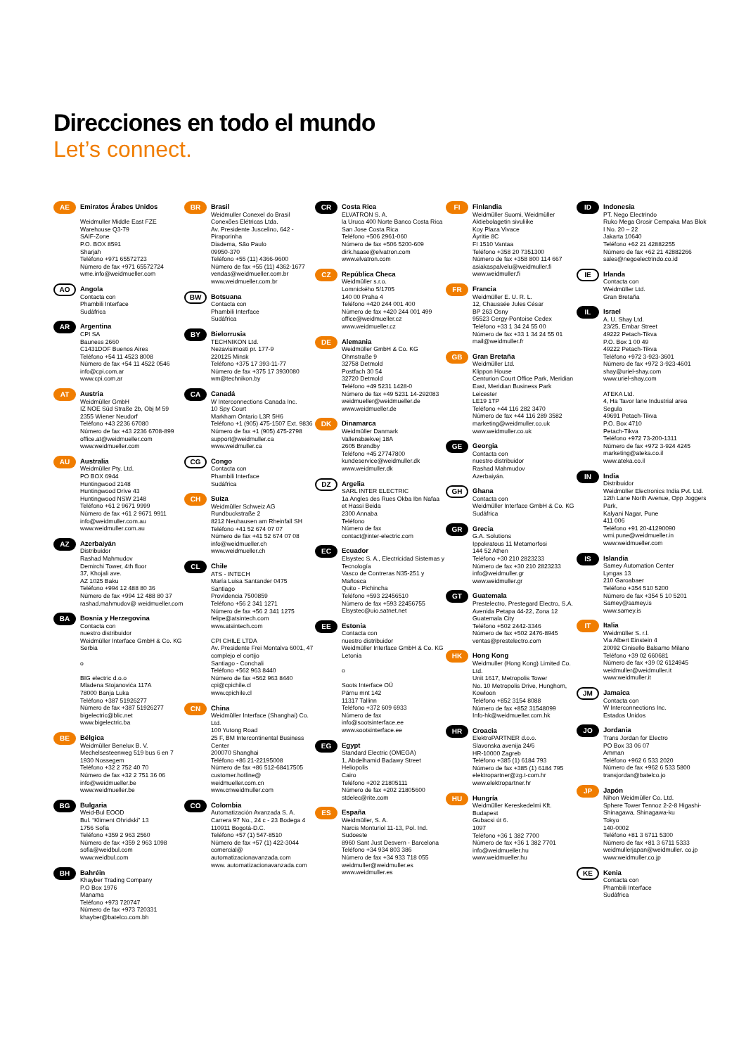Direcciones en todo el mundo
Let’s connect.
AE
Emiratos Árabes Unidos
Weidmuller Middle East FZE
Warehouse Q3-79
SAIF-Zone
P.O. BOX 8591
Sharjah
Teléfono +971 65572723
Número de fax +971 65572724
wme.info@weidmueller.com
AO
Angola
Contacta con
Phambili Interface
Sudáfrica
AR
Argentina
CPI SA
Bauness 2660
C1431DOF Buenos Aires
Teléfono +54 11 4523 8008
Número de fax +54 11 4522 0546
info@cpi.com.ar
www.cpi.com.ar
AT
Austria
Weidmüller GmbH
IZ NOE Süd Straße 2b, Obj M 59
2355 Wiener Neudorf
Teléfono +43 2236 67080
Número de fax +43 2236 6708-899
office.at@weidmueller.com
www.weidmueller.com
AU
Australia
Weidmüller Pty. Ltd.
PO BOX 6944
Huntingwood 2148
Huntingwood Drive 43
Huntingwood NSW 2148
Teléfono +61 2 9671 9999
Número de fax +61 2 9671 9911
info@weidmuller.com.au
www.weidmuller.com.au
AZ
Azerbaiyán
Distribuidor
Rashad Mahmudov
Demirchi Tower, 4th floor
37, Khojali ave.
AZ 1025 Baku
Teléfono +994 12 488 80 36
Número de fax +994 12 488 80 37
rashad.mahmudov@ weidmueller.com
BA
Bosnia y Herzegovina
Contacta con
nuestro distribuidor
Weidmüller Interface GmbH & Co. KG
Serbia
o
BIG electric d.o.o
Mladena Stojanovića 117A
78000 Banja Luka
Teléfono +387 51926277
Número de fax +387 51926277
bigelectric@blic.net
www.bigelectric.ba
BE
Bélgica
Weidmüller Benelux B. V.
Mechelsesteenweg 519 bus 6 en 7
1930 Nossegem
Teléfono +32 2 752 40 70
Número de fax +32 2 751 36 06
info@weidmueller.be
www.weidmueller.be
BG
Bulgaria
Weid-Bul EOOD
Bul. “Kliment Ohridski” 13
1756 Sofia
Teléfono +359 2 963 2560
Número de fax +359 2 963 1098
sofia@weidbul.com
www.weidbul.com
BH
Bahréin
Khayber Trading Company
P.O Box 1976
Manama
Teléfono +973 720747
Número de fax +973 720331
khayber@batelco.com.bh
BR
Brasil
Weidmuller Conexel do Brasil Conexões Elétricas Ltda.
Av. Presidente Juscelino, 642 - Piraporinha
Diadema, São Paulo
09950-370
Teléfono +55 (11) 4366-9600
Número de fax +55 (11) 4362-1677
vendas@weidmueller.com.br
www.weidmueller.com.br
BW
Botsuana
Contacta con
Phambili Interface
Sudáfrica
BY
Bielorrusia
TECHNIKON Ltd.
Nezavisimosti pr. 177-9
220125 Minsk
Teléfono +375 17 393-11-77
Número de fax +375 17 3930080
wm@technikon.by
CA
Canadá
W Interconnections Canada Inc.
10 Spy Court
Markham Ontario L3R 5H6
Teléfono +1 (905) 475-1507 Ext. 9836
Número de fax +1 (905) 475-2798
support@weidmuller.ca
www.weidmuller.ca
CG
Congo
Contacta con
Phambili Interface
Sudáfrica
CH
Suiza
Weidmüller Schweiz AG
Rundbuckstraße 2
8212 Neuhausen am Rheinfall SH
Teléfono +41 52 674 07 07
Número de fax +41 52 674 07 08
info@weidmueller.ch
www.weidmueller.ch
CL
Chile
ATS - INTECH
María Luisa Santander 0475
Santiago
Providencia 7500859
Teléfono +56 2 341 1271
Número de fax +56 2 341 1275
felipe@atsintech.com
www.atsintech.com
CPI CHILE LTDA
Av. Presidente Frei Montalva 6001, 47 complejo el cortijo
Santiago - Conchali
Teléfono +562 963 8440
Número de fax +562 963 8440
cpi@cpichile.cl
www.cpichile.cl
CN
China
Weidmüller Interface (Shanghai) Co. Ltd.
100 Yutong Road
25 F, BM Intercontinental Business Center
200070 Shanghai
Teléfono +86 21-22195008
Número de fax +86 512-68417505
customer.hotline@ weidmueller.com.cn
www.cnweidmuller.com
CO
Colombia
Automatización Avanzada S. A.
Carrera 97 No., 24 c - 23 Bodega 4
110911 Bogotá-D.C.
Teléfono +57 (1) 547-8510
Número de fax +57 (1) 422-3044
comercial@ automatizacionavanzada.com
www. automatizacionavanzada.com
CR
Costa Rica
ELVATRON S. A.
la Uruca 400 Norte Banco Costa Rica
San Jose Costa Rica
Teléfono +506 2961-060
Número de fax +506 5200-609
dirk.haase@elvatron.com
www.elvatron.com
CZ
República Checa
Weidmüller s.r.o.
Lomnického 5/1705
140 00 Praha 4
Teléfono +420 244 001 400
Número de fax +420 244 001 499
office@weidmueller.cz
www.weidmueller.cz
DE
Alemania
Weidmüller GmbH & Co. KG
Ohmstraße 9
32758 Detmold
Postfach 30 54
32720 Detmold
Teléfono +49 5231 1428-0
Número de fax +49 5231 14-292083
weidmueller@weidmueller.de
www.weidmueller.de
DK
Dinamarca
Weidmüller Danmark
Vallensbækvej 18A
2605 Brøndby
Teléfono +45 27747800
kundeservice@weidmuller.dk
www.weidmuller.dk
DZ
Argelia
SARL INTER ELECTRIC
1a Angles des Rues Okba Ibn Nafaa et Hassi Beida
2300 Annaba
Teléfono
Número de fax
contact@inter-electric.com
EC
Ecuador
Elsystec S. A., Electricidad Sistemas y Tecnología
Vasco de Contreras N35-251 y Mañosca
Quito - Pichincha
Teléfono +593 22456510
Número de fax +593 22456755
Elsystec@uio.satnet.net
EE
Estonia
Contacta con
nuestro distribuidor
Weidmüller Interface GmbH & Co. KG
Letonia
o
Soots Interface OÜ
Pärnu mnt 142
11317 Tallinn
Teléfono +372 609 6933
Número de fax
info@sootsinterface.ee
www.sootsinterface.ee
EG
Egypt
Standard Electric (OMEGA)
1, Abdelhamid Badawy Street Heliopolis
Cairo
Teléfono +202 21805111
Número de fax +202 21805600
stdelec@rite.com
ES
España
Weidmüller, S. A.
Narcis Monturiol 11-13, Pol. Ind. Sudoeste
8960 Sant Just Desvern - Barcelona
Teléfono +34 934 803 386
Número de fax +34 933 718 055
weidmuller@weidmuller.es
www.weidmuller.es
FI
Finlandia
Weidmüller Suomi, Weidmüller Aktiebolagetin sivuliike
Koy Plaza Vivace
Äyritie 8C
FI 1510 Vantaa
Teléfono +358 20 7351300
Número de fax +358 800 114 667
asiakaspalvelu@weidmuller.fi
www.weidmuller.fi
FR
Francia
Weidmüller E. U. R. L.
12, Chaussée Jules César
BP 263 Osny
95523 Cergy-Pontoise Cedex
Teléfono +33 1 34 24 55 00
Número de fax +33 1 34 24 55 01
mail@weidmuller.fr
GB
Gran Bretaña
Weidmüller Ltd.
Klippon House
Centurion Court Office Park, Meridian East, Meridian Business Park
Leicester
LE19 1TP
Teléfono +44 116 282 3470
Número de fax +44 116 289 3582
marketing@weidmuller.co.uk
www.weidmuller.co.uk
GE
Georgia
Contacta con
nuestro distribuidor
Rashad Mahmudov
Azerbaiyán.
GH
Ghana
Contacta con
Weidmüller Interface GmbH & Co. KG
Sudáfrica
GR
Grecia
G.A. Solutions
Ippokratous 11 Metamorfosi
144 52 Athen
Teléfono +30 210 2823233
Número de fax +30 210 2823233
info@weidmuller.gr
www.weidmuller.gr
GT
Guatemala
Prestelectro, Prestegard Electro, S.A.
Avenida Petapa 44-22, Zona 12
Guatemala City
Teléfono +502 2442-3346
Número de fax +502 2476-8945
ventas@prestelectro.com
HK
Hong Kong
Weidmuller (Hong Kong) Limited Co. Ltd.
Unit 1617, Metropolis Tower
No. 10 Metropolis Drive, Hunghom, Kowloon
Teléfono +852 3154 8088
Número de fax +852 31548099
Info-hk@weidmueller.com.hk
HR
Croacia
ElektroPARTNER d.o.o.
Slavonska avenija 24/6
HR-10000 Zagreb
Teléfono +385 (1) 6184 793
Número de fax +385 (1) 6184 795
elektropartner@zg.t-com.hr
www.elektropartner.hr
HU
Hungría
Weidmüller Kereskedelmi Kft.
Budapest
Gubacsi út 6.
1097
Teléfono +36 1 382 7700
Número de fax +36 1 382 7701
info@weidmueller.hu
www.weidmueller.hu
ID
Indonesia
PT. Nego Electrindo
Ruko Mega Grosir Cempaka Mas Blok I No. 20 – 22
Jakarta 10640
Teléfono +62 21 42882255
Número de fax +62 21 42882266
sales@negoelectrindo.co.id
IE
Irlanda
Contacta con
Weidmüller Ltd.
Gran Bretaña
IL
Israel
A. U. Shay Ltd.
23/25, Embar Street
49222 Petach-Tikva
P.O. Box 1 00 49
49222 Petach-Tikva
Teléfono +972 3-923-3601
Número de fax +972 3-923-4601
shay@uriel-shay.com
www.uriel-shay.com
ATEKA Ltd.
4, Ha Tavor lane Industrial area Segula
49691 Petach-Tikva
P.O. Box 4710
Petach-Tikva
Teléfono +972 73-200-1311
Número de fax +972 3-924 4245
marketing@ateka.co.il
www.ateka.co.il
IN
India
Distribuidor
Weidmüller Electronics India Pvt. Ltd.
12th Lane North Avenue, Opp Joggers Park,
Kalyani Nagar, Pune
411 006
Teléfono +91 20-41290090
wmi.pune@weidmueller.in
www.weidmueller.com
IS
Islandia
Samey Automation Center
Lyngas 13
210 Garoabaer
Teléfono +354 510 5200
Número de fax +354 5 10 5201
Samey@samey.is
www.samey.is
IT
Italia
Weidmüller S. r.l.
Via Albert Einstein 4
20092 Cinisello Balsamo Milano
Teléfono +39 02 660681
Número de fax +39 02 6124945
weidmuller@weidmuller.it
www.weidmuller.it
JM
Jamaica
Contacta con
W Interconnections Inc.
Estados Unidos
JO
Jordania
Trans Jordan for Electro
PO Box 33 06 07
Amman
Teléfono +962 6 533 2020
Número de fax +962 6 533 5800
transjordan@batelco.jo
JP
Japón
Nihon Weidmüller Co. Ltd.
Sphere Tower Tennoz 2-2-8 Higashi-Shinagawa, Shinagawa-ku
Tokyo
140-0002
Teléfono +81 3 6711 5300
Número de fax +81 3 6711 5333
weidmullerjapan@weidmuller. co.jp
www.weidmuller.co.jp
KE
Kenia
Contacta con
Phambili Interface
Sudáfrica